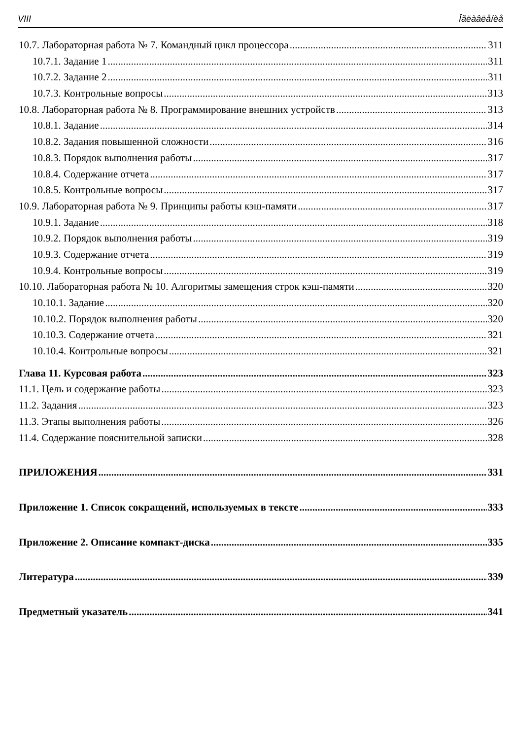VIII Îãëàâëåíèå
10.7. Лабораторная работа № 7. Командный цикл процессора 311
10.7.1. Задание 1 311
10.7.2. Задание 2 311
10.7.3. Контрольные вопросы 313
10.8. Лабораторная работа № 8. Программирование внешних устройств 313
10.8.1. Задание 314
10.8.2. Задания повышенной сложности 316
10.8.3. Порядок выполнения работы 317
10.8.4. Содержание отчета 317
10.8.5. Контрольные вопросы 317
10.9. Лабораторная работа № 9. Принципы работы кэш-памяти 317
10.9.1. Задание 318
10.9.2. Порядок выполнения работы 319
10.9.3. Содержание отчета 319
10.9.4. Контрольные вопросы 319
10.10. Лабораторная работа № 10. Алгоритмы замещения строк кэш-памяти 320
10.10.1. Задание 320
10.10.2. Порядок выполнения работы 320
10.10.3. Содержание отчета 321
10.10.4. Контрольные вопросы 321
Глава 11. Курсовая работа 323
11.1. Цель и содержание работы 323
11.2. Задания 323
11.3. Этапы выполнения работы 326
11.4. Содержание пояснительной записки 328
ПРИЛОЖЕНИЯ 331
Приложение 1. Список сокращений, используемых в тексте 333
Приложение 2. Описание компакт-диска 335
Литература 339
Предметный указатель 341